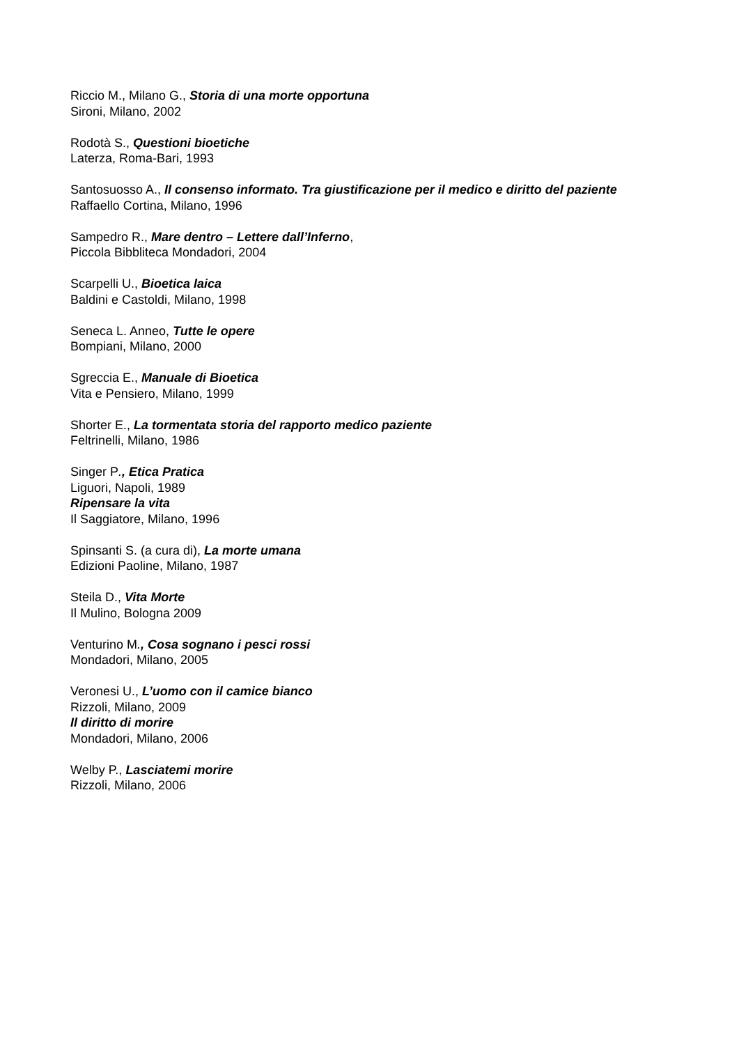Riccio M., Milano G., Storia di una morte opportuna
Sironi, Milano, 2002
Rodotà S., Questioni bioetiche
Laterza, Roma-Bari, 1993
Santosuosso A., Il consenso informato. Tra giustificazione per il medico e diritto del paziente
Raffaello Cortina, Milano, 1996
Sampedro R., Mare dentro – Lettere dall’Inferno,
Piccola Bibbliteca Mondadori, 2004
Scarpelli U., Bioetica laica
Baldini e Castoldi, Milano, 1998
Seneca L. Anneo, Tutte le opere
Bompiani, Milano, 2000
Sgreccia E., Manuale di Bioetica
Vita e Pensiero, Milano, 1999
Shorter E., La tormentata storia del rapporto medico paziente
Feltrinelli, Milano, 1986
Singer P., Etica Pratica
Liguori, Napoli, 1989
Ripensare la vita
Il Saggiatore, Milano, 1996
Spinsanti S. (a cura di), La morte umana
Edizioni Paoline, Milano, 1987
Steila D., Vita Morte
Il Mulino, Bologna 2009
Venturino M., Cosa sognano i pesci rossi
Mondadori, Milano, 2005
Veronesi U., L’uomo con il camice bianco
Rizzoli, Milano, 2009
Il diritto di morire
Mondadori, Milano, 2006
Welby P., Lasciatemi morire
Rizzoli, Milano, 2006